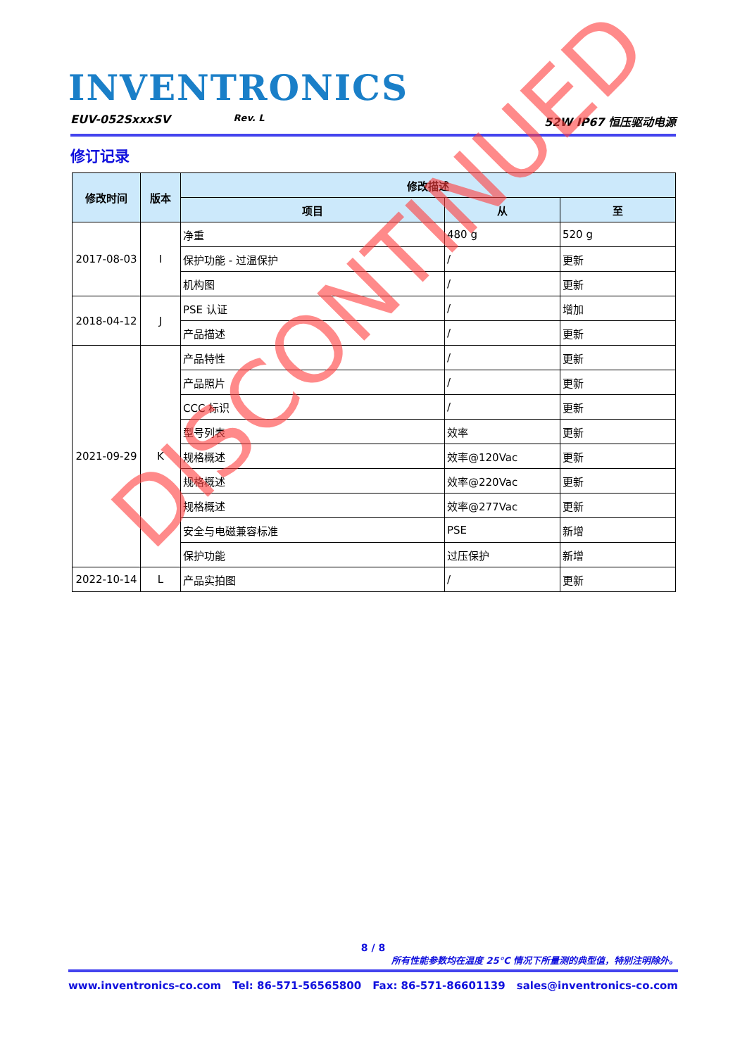INVENTRONICS
EUV-052SxxxSV Rev. L 52W IP67 恒压驱动电源
修订记录
| 修改时间 | 版本 | 修改描述 | | |
| --- | --- | --- | --- | --- |
| | | 项目 | 从 | 至 |
| 2017-08-03 | I | 净重 | 480 g | 520 g |
| | | 保护功能 - 过温保护 | / | 更新 |
| | | 机构图 | / | 更新 |
| 2018-04-12 | J | PSE 认证 | / | 增加 |
| | | 产品描述 | / | 更新 |
| 2021-09-29 | K | 产品特性 | / | 更新 |
| | | 产品照片 | / | 更新 |
| | | CCC 标识 | / | 更新 |
| | | 型号列表 | 效率 | 更新 |
| | | 规格概述 | 效率@120Vac | 更新 |
| | | 规格概述 | 效率@220Vac | 更新 |
| | | 规格概述 | 效率@277Vac | 更新 |
| | | 安全与电磁兼容标准 | PSE | 新增 |
| | | 保护功能 | 过压保护 | 新增 |
| 2022-10-14 | L | 产品实拍图 | / | 更新 |
DISCONTINUED
8 / 8
所有性能参数均在温度 25°C 情况下所量测的典型值，特别注明除外。
www.inventronics-co.com Tel: 86-571-56565800 Fax: 86-571-86601139 sales@inventronics-co.com